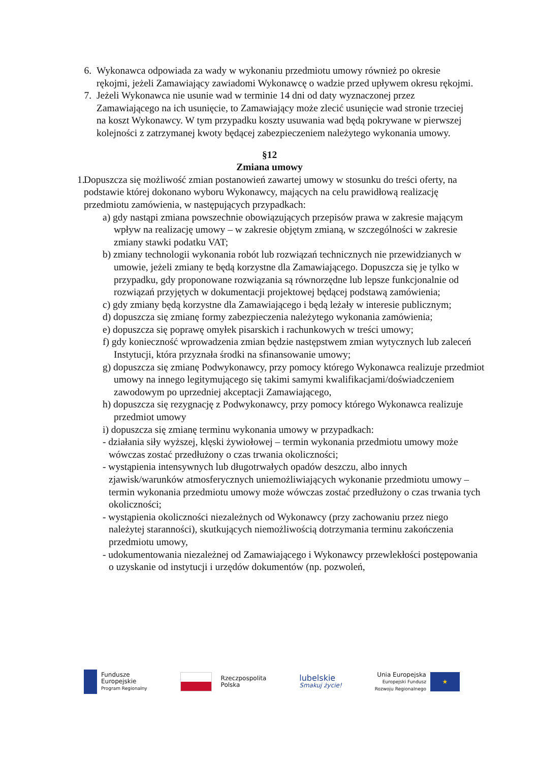6. Wykonawca odpowiada za wady w wykonaniu przedmiotu umowy również po okresie rękojmi, jeżeli Zamawiający zawiadomi Wykonawcę o wadzie przed upływem okresu rękojmi.
7. Jeżeli Wykonawca nie usunie wad w terminie 14 dni od daty wyznaczonej przez Zamawiającego na ich usunięcie, to Zamawiający może zlecić usunięcie wad stronie trzeciej na koszt Wykonawcy. W tym przypadku koszty usuwania wad będą pokrywane w pierwszej kolejności z zatrzymanej kwoty będącej zabezpieczeniem należytego wykonania umowy.
§12
Zmiana umowy
1. Dopuszcza się możliwość zmian postanowień zawartej umowy w stosunku do treści oferty, na podstawie której dokonano wyboru Wykonawcy, mających na celu prawidłową realizację przedmiotu zamówienia, w następujących przypadkach:
a) gdy nastąpi zmiana powszechnie obowiązujących przepisów prawa w zakresie mającym wpływ na realizację umowy – w zakresie objętym zmianą, w szczególności w zakresie zmiany stawki podatku VAT;
b) zmiany technologii wykonania robót lub rozwiązań technicznych nie przewidzianych w umowie, jeżeli zmiany te będą korzystne dla Zamawiającego. Dopuszcza się je tylko w przypadku, gdy proponowane rozwiązania są równorzędne lub lepsze funkcjonalnie od rozwiązań przyjętych w dokumentacji projektowej będącej podstawą zamówienia;
c) gdy zmiany będą korzystne dla Zamawiającego i będą leżały w interesie publicznym;
d) dopuszcza się zmianę formy zabezpieczenia należytego wykonania zamówienia;
e) dopuszcza się poprawę omyłek pisarskich i rachunkowych w treści umowy;
f) gdy konieczność wprowadzenia zmian będzie następstwem zmian wytycznych lub zaleceń Instytucji, która przyznała środki na sfinansowanie umowy;
g) dopuszcza się zmianę Podwykonawcy, przy pomocy którego Wykonawca realizuje przedmiot umowy na innego legitymującego się takimi samymi kwalifikacjami/doświadczeniem zawodowym po uprzedniej akceptacji Zamawiającego,
h) dopuszcza się rezygnację z Podwykonawcy, przy pomocy którego Wykonawca realizuje przedmiot umowy
i) dopuszcza się zmianę terminu wykonania umowy w przypadkach:
- działania siły wyższej, klęski żywiołowej – termin wykonania przedmiotu umowy może wówczas zostać przedłużony o czas trwania okoliczności;
- wystąpienia intensywnych lub długotrwałych opadów deszczu, albo innych zjawisk/warunków atmosferycznych uniemożliwiających wykonanie przedmiotu umowy – termin wykonania przedmiotu umowy może wówczas zostać przedłużony o czas trwania tych okoliczności;
- wystąpienia okoliczności niezależnych od Wykonawcy (przy zachowaniu przez niego należytej staranności), skutkujących niemożliwością dotrzymania terminu zakończenia przedmiotu umowy,
- udokumentowania niezależnej od Zamawiającego i Wykonawcy przewlekłości postępowania o uzyskanie od instytucji i urzędów dokumentów (np. pozwoleń,
Fundusze
Europejskie
Program Regionalny
Rzeczpospolita
Polska
lubelskie
Smakuj życie!
Unia Europejska
Europejski Fundusz
Rozwoju Regionalnego
★